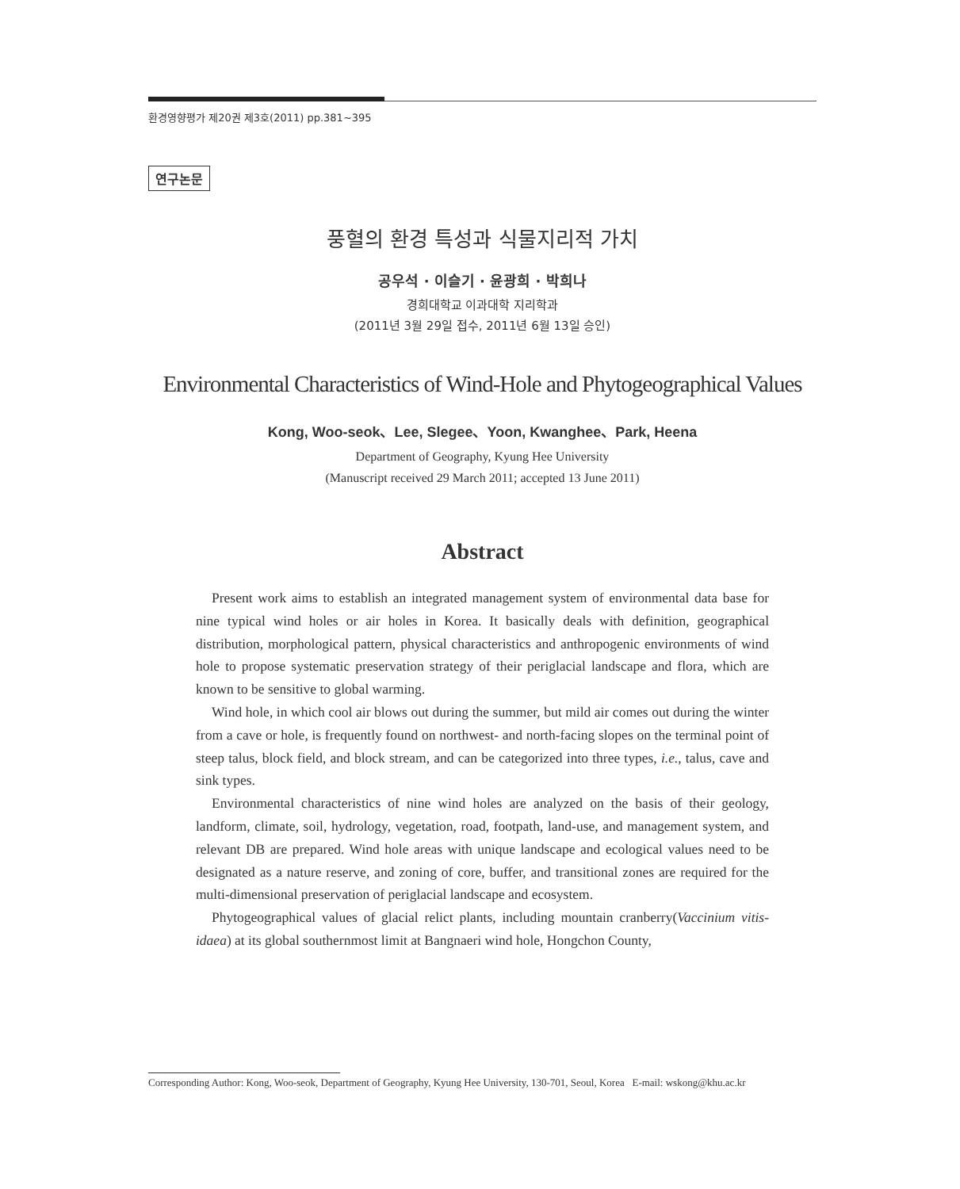환경영향평가 제20권 제3호(2011) pp.381~395
연구논문
풍혈의 환경 특성과 식물지리적 가치
공우석 · 이슬기 · 윤광희 · 박희나
경희대학교 이과대학 지리학과
(2011년 3월 29일 접수, 2011년 6월 13일 승인)
Environmental Characteristics of Wind-Hole and Phytogeographical Values
Kong, Woo-seok、Lee, Slegee、Yoon, Kwanghee、Park, Heena
Department of Geography, Kyung Hee University
(Manuscript received 29 March 2011; accepted 13 June 2011)
Abstract
Present work aims to establish an integrated management system of environmental data base for nine typical wind holes or air holes in Korea. It basically deals with definition, geographical distribution, morphological pattern, physical characteristics and anthropogenic environments of wind hole to propose systematic preservation strategy of their periglacial landscape and flora, which are known to be sensitive to global warming.
Wind hole, in which cool air blows out during the summer, but mild air comes out during the winter from a cave or hole, is frequently found on northwest- and north-facing slopes on the terminal point of steep talus, block field, and block stream, and can be categorized into three types, i.e., talus, cave and sink types.
Environmental characteristics of nine wind holes are analyzed on the basis of their geology, landform, climate, soil, hydrology, vegetation, road, footpath, land-use, and management system, and relevant DB are prepared. Wind hole areas with unique landscape and ecological values need to be designated as a nature reserve, and zoning of core, buffer, and transitional zones are required for the multi-dimensional preservation of periglacial landscape and ecosystem.
Phytogeographical values of glacial relict plants, including mountain cranberry(Vaccinium vitis-idaea) at its global southernmost limit at Bangnaeri wind hole, Hongchon County,
Corresponding Author: Kong, Woo-seok, Department of Geography, Kyung Hee University, 130-701, Seoul, Korea E-mail: wskong@khu.ac.kr